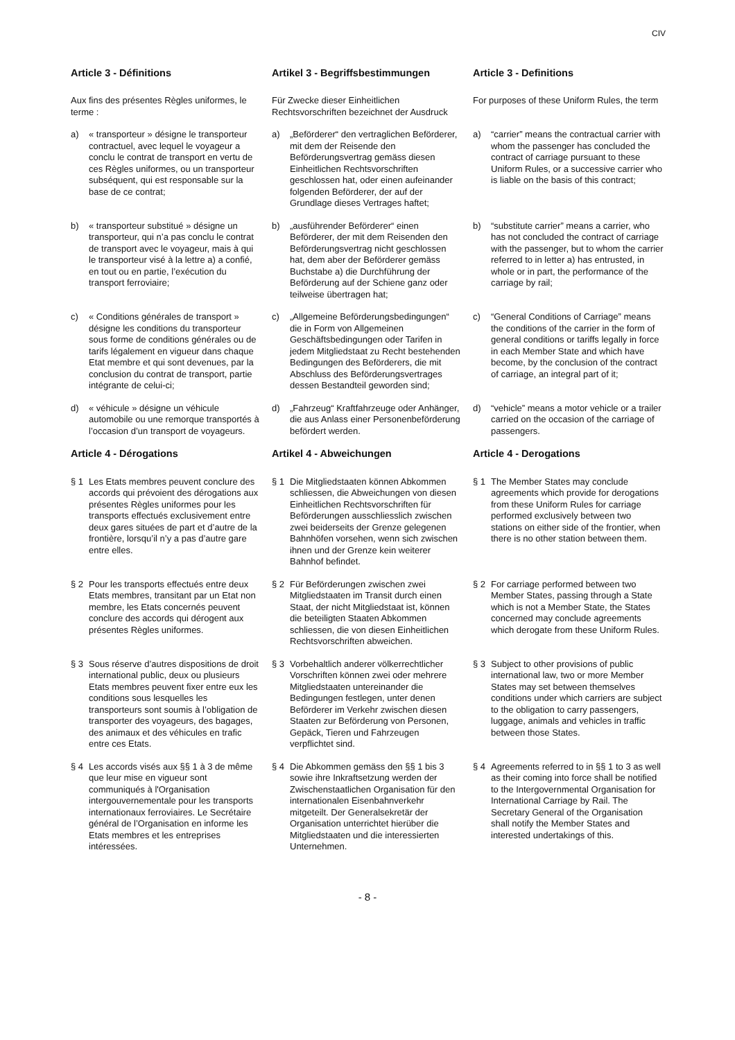CIV
Article 3 - Définitions
Artikel 3 - Begriffsbestimmungen
Article 3 - Definitions
Aux fins des présentes Règles uniformes, le terme :
Für Zwecke dieser Einheitlichen Rechtsvorschriften bezeichnet der Ausdruck
For purposes of these Uniform Rules, the term
a) « transporteur » désigne le transporteur contractuel, avec lequel le voyageur a conclu le contrat de transport en vertu de ces Règles uniformes, ou un transporteur subséquent, qui est responsable sur la base de ce contrat;
a) „Beförderer“ den vertraglichen Beförderer, mit dem der Reisende den Beförderungsvertrag gemäss diesen Einheitlichen Rechtsvorschriften geschlossen hat, oder einen aufeinander folgenden Beförderer, der auf der Grundlage dieses Vertrages haftet;
a) “carrier” means the contractual carrier with whom the passenger has concluded the contract of carriage pursuant to these Uniform Rules, or a successive carrier who is liable on the basis of this contract;
b) « transporteur substitué » désigne un transporteur, qui n’a pas conclu le contrat de transport avec le voyageur, mais à qui le transporteur visé à la lettre a) a confié, en tout ou en partie, l’exécution du transport ferroviaire;
b) „ausführender Beförderer“ einen Beförderer, der mit dem Reisenden den Beförderungsvertrag nicht geschlossen hat, dem aber der Beförderer gemäss Buchstabe a) die Durchführung der Beförderung auf der Schiene ganz oder teilweise übertragen hat;
b) “substitute carrier” means a carrier, who has not concluded the contract of carriage with the passenger, but to whom the carrier referred to in letter a) has entrusted, in whole or in part, the performance of the carriage by rail;
c) « Conditions générales de transport » désigne les conditions du transporteur sous forme de conditions générales ou de tarifs légalement en vigueur dans chaque Etat membre et qui sont devenues, par la conclusion du contrat de transport, partie intégrante de celui-ci;
c) „Allgemeine Beförderungsbedingungen“ die in Form von Allgemeinen Geschäftsbedingungen oder Tarifen in jedem Mitgliedstaat zu Recht bestehenden Bedingungen des Beförderers, die mit Abschluss des Beförderungsvertrages dessen Bestandteil geworden sind;
c) “General Conditions of Carriage” means the conditions of the carrier in the form of general conditions or tariffs legally in force in each Member State and which have become, by the conclusion of the contract of carriage, an integral part of it;
d) « véhicule » désigne un véhicule automobile ou une remorque transportés à l’occasion d’un transport de voyageurs.
d) „Fahrzeug“ Kraftfahrzeuge oder Anhänger, die aus Anlass einer Personenbeförderung befördert werden.
d) “vehicle” means a motor vehicle or a trailer carried on the occasion of the carriage of passengers.
Article 4 - Dérogations
Artikel 4 - Abweichungen
Article 4 - Derogations
§ 1 Les Etats membres peuvent conclure des accords qui prévoient des dérogations aux présentes Règles uniformes pour les transports effectués exclusivement entre deux gares situées de part et d’autre de la frontière, lorsqu’il n’y a pas d’autre gare entre elles.
§ 1 Die Mitgliedstaaten können Abkommen schliessen, die Abweichungen von diesen Einheitlichen Rechtsvorschriften für Beförderungen ausschliesslich zwischen zwei beiderseits der Grenze gelegenen Bahnhöfen vorsehen, wenn sich zwischen ihnen und der Grenze kein weiterer Bahnhof befindet.
§ 1 The Member States may conclude agreements which provide for derogations from these Uniform Rules for carriage performed exclusively between two stations on either side of the frontier, when there is no other station between them.
§ 2 Pour les transports effectués entre deux Etats membres, transitant par un Etat non membre, les Etats concernés peuvent conclure des accords qui dérogent aux présentes Règles uniformes.
§ 2 Für Beförderungen zwischen zwei Mitgliedstaaten im Transit durch einen Staat, der nicht Mitgliedstaat ist, können die beteiligten Staaten Abkommen schliessen, die von diesen Einheitlichen Rechtsvorschriften abweichen.
§ 2 For carriage performed between two Member States, passing through a State which is not a Member State, the States concerned may conclude agreements which derogate from these Uniform Rules.
§ 3 Sous réserve d’autres dispositions de droit international public, deux ou plusieurs Etats membres peuvent fixer entre eux les conditions sous lesquelles les transporteurs sont soumis à l’obligation de transporter des voyageurs, des bagages, des animaux et des véhicules en trafic entre ces Etats.
§ 3 Vorbehaltlich anderer völkerrechtlicher Vorschriften können zwei oder mehrere Mitgliedstaaten untereinander die Bedingungen festlegen, unter denen Beförderer im Verkehr zwischen diesen Staaten zur Beförderung von Personen, Gepäck, Tieren und Fahrzeugen verpflichtet sind.
§ 3 Subject to other provisions of public international law, two or more Member States may set between themselves conditions under which carriers are subject to the obligation to carry passengers, luggage, animals and vehicles in traffic between those States.
§ 4 Les accords visés aux §§ 1 à 3 de même que leur mise en vigueur sont communiqués à l'Organisation intergouvernementale pour les transports internationaux ferroviaires. Le Secrétaire général de l’Organisation en informe les Etats membres et les entreprises intéressées.
§ 4 Die Abkommen gemäss den §§ 1 bis 3 sowie ihre Inkraftsetzung werden der Zwischenstaatlichen Organisation für den internationalen Eisenbahnverkehr mitgeteilt. Der Generalsekretär der Organisation unterrichtet hierüber die Mitgliedstaaten und die interessierten Unternehmen.
§ 4 Agreements referred to in §§ 1 to 3 as well as their coming into force shall be notified to the Intergovernmental Organisation for International Carriage by Rail. The Secretary General of the Organisation shall notify the Member States and interested undertakings of this.
- 8 -